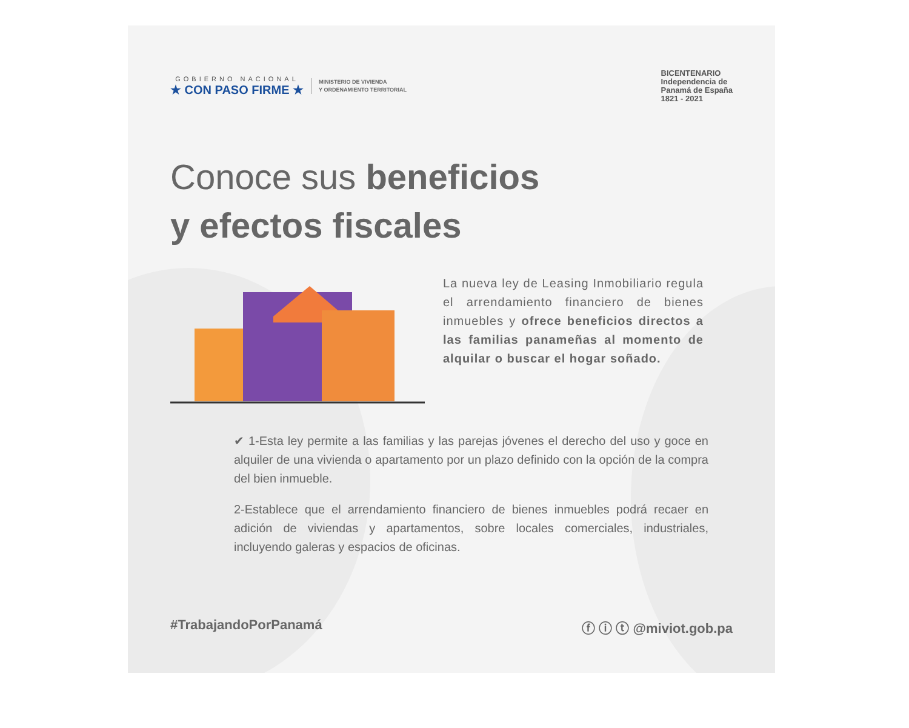GOBIERNO NACIONAL
★ CON PASO FIRME ★
MINISTERIO DE VIVIENDA
Y ORDENAMIENTO TERRITORIAL
BICENTENARIO
Independencia de
Panamá de España
1821 - 2021
Conoce sus beneficios
y efectos fiscales
La nueva ley de Leasing Inmobiliario regula el arrendamiento financiero de bienes inmuebles y ofrece beneficios directos a las familias panameñas al momento de alquilar o buscar el hogar soñado.
✔ 1-Esta ley permite a las familias y las parejas jóvenes el derecho del uso y goce en alquiler de una vivienda o apartamento por un plazo definido con la opción de la compra del bien inmueble.
2-Establece que el arrendamiento financiero de bienes inmuebles podrá recaer en adición de viviendas y apartamentos, sobre locales comerciales, industriales, incluyendo galeras y espacios de oficinas.
#TrabajandoPorPanamá ⓕ ⓘ ⓣ @miviot.gob.pa